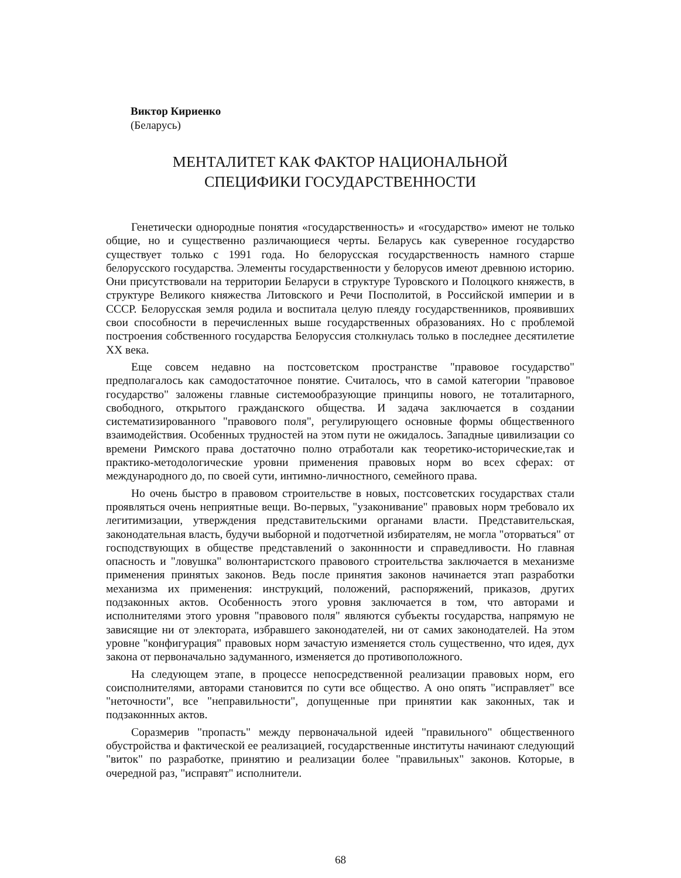Виктор Кириенко
(Беларусь)
МЕНТАЛИТЕТ КАК ФАКТОР НАЦИОНАЛЬНОЙ
СПЕЦИФИКИ ГОСУДАРСТВЕННОСТИ
Генетически однородные понятия «государственность» и «государство» имеют не только общие, но и существенно различающиеся черты. Беларусь как суверенное государство существует только с 1991 года. Но белорусская государственность намного старше белорусского государства. Элементы государственности у белорусов имеют древнюю историю. Они присутствовали на территории Беларуси в структуре Туровского и Полоцкого княжеств, в структуре Великого княжества Литовского и Речи Посполитой, в Российской империи и в СССР. Белорусская земля родила и воспитала целую плеяду государственников, проявивших свои способности в перечисленных выше государственных образованиях. Но с проблемой построения собственного государства Белоруссия столкнулась только в последнее десятилетие XX века.
Еще совсем недавно на постсоветском пространстве "правовое государство" предполагалось как самодостаточное понятие. Считалось, что в самой категории "правовое государство" заложены главные системообразующие принципы нового, не тоталитарного, свободного, открытого гражданского общества. И задача заключается в создании систематизированного "правового поля", регулирующего основные формы общественного взаимодействия. Особенных трудностей на этом пути не ожидалось. Западные цивилизации со времени Римского права достаточно полно отработали как теоретико-исторические,так и практико-методологические уровни применения правовых норм во всех сферах: от международного до, по своей сути, интимно-личностного, семейного права.
Но очень быстро в правовом строительстве в новых, постсоветских государствах стали проявляться очень неприятные вещи. Во-первых, "узаконивание" правовых норм требовало их легитимизации, утверждения представительскими органами власти. Представительская, законодательная власть, будучи выборной и подотчетной избирателям, не могла "оторваться" от господствующих в обществе представлений о законнности и справедливости. Но главная опасность и "ловушка" волюнтаристского правового строительства заключается в механизме применения принятых законов. Ведь после принятия законов начинается этап разработки механизма их применения: инструкций, положений, распоряжений, приказов, других подзаконных актов. Особенность этого уровня заключается в том, что авторами и исполнителями этого уровня "правового поля" являются субъекты государства, напрямую не зависящие ни от электората, избравшего законодателей, ни от самих законодателей. На этом уровне "конфигурация" правовых норм зачастую изменяется столь существенно, что идея, дух закона от первоначально задуманного, изменяется до противоположного.
На следующем этапе, в процессе непосредственной реализации правовых норм, его соисполнителями, авторами становится по сути все общество. А оно опять "исправляет" все "неточности", все "неправильности", допущенные при принятии как законных, так и подзаконнных актов.
Соразмерив "пропасть" между первоначальной идеей "правильного" общественного обустройства и фактической ее реализацией, государственные институты начинают следующий "виток" по разработке, принятию и реализации более "правильных" законов. Которые, в очередной раз, "исправят" исполнители.
68